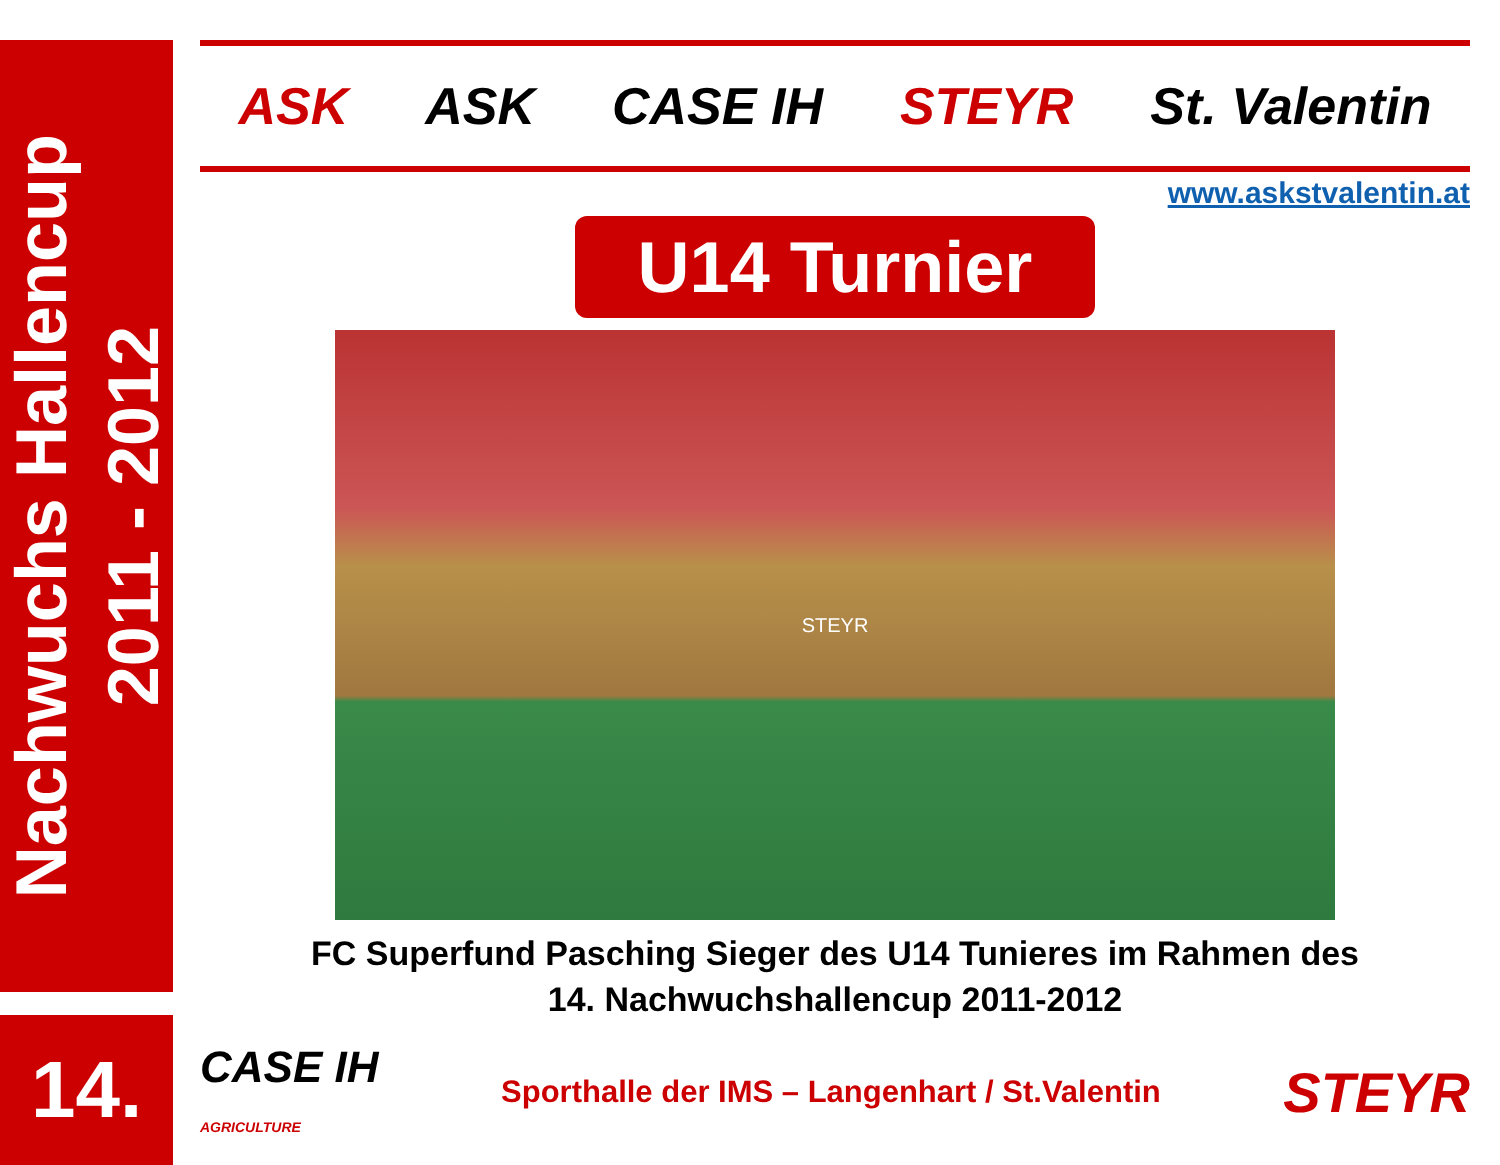Nachwuchs Hallencup
2011 - 2012
14.
ASK ASK CASE IH STEYR St. Valentin
www.askstvalentin.at
U14 Turnier
STEYR
FC Superfund Pasching Sieger des U14 Tunieres im Rahmen des
14. Nachwuchshallencup 2011-2012
CASE IH
AGRICULTURE Sporthalle der IMS – Langenhart / St.Valentin STEYR